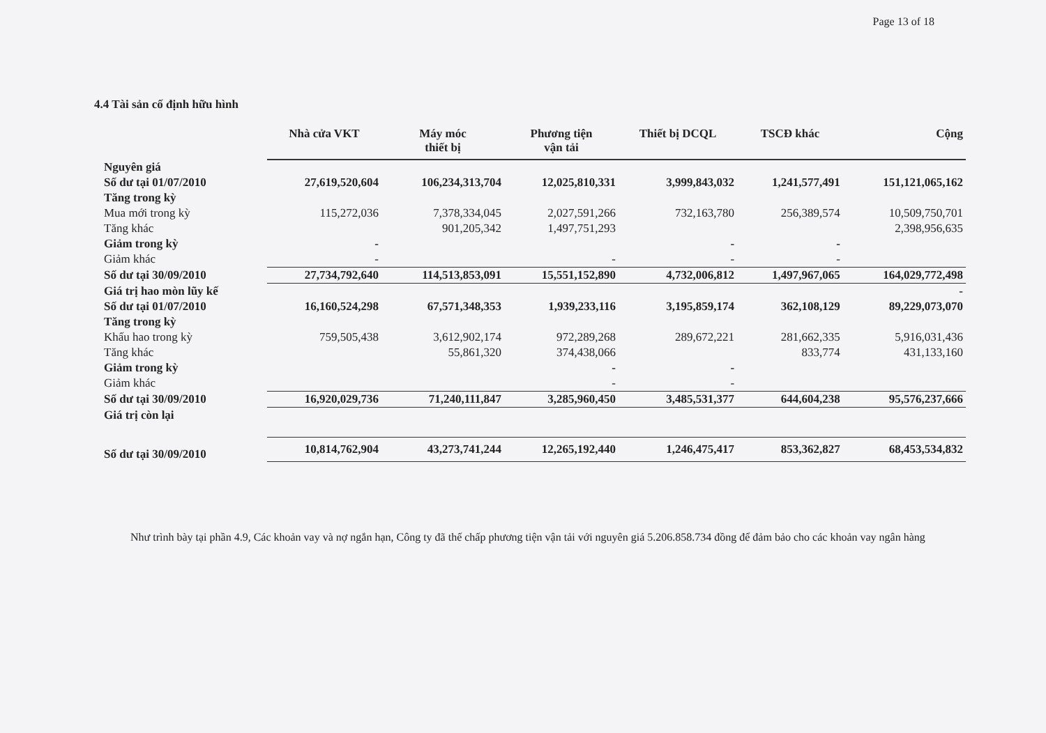Page 13 of 18
4.4 Tài sản cố định hữu hình
| | Nhà cửa VKT | Máy móc thiết bị | Phương tiện vận tải | Thiết bị DCQL | TSCĐ khác | Cộng |
| --- | --- | --- | --- | --- | --- | --- |
| Nguyên giá | | | | | | |
| Số dư tại 01/07/2010 | 27,619,520,604 | 106,234,313,704 | 12,025,810,331 | 3,999,843,032 | 1,241,577,491 | 151,121,065,162 |
| Tăng trong kỳ | | | | | | |
| Mua mới trong kỳ | 115,272,036 | 7,378,334,045 | 2,027,591,266 | 732,163,780 | 256,389,574 | 10,509,750,701 |
| Tăng khác | | 901,205,342 | 1,497,751,293 | | | 2,398,956,635 |
| Giảm trong kỳ | - | | | - | - | |
| Giảm khác | - | | - | - | - | |
| Số dư tại 30/09/2010 | 27,734,792,640 | 114,513,853,091 | 15,551,152,890 | 4,732,006,812 | 1,497,967,065 | 164,029,772,498 |
| Giá trị hao mòn lũy kế | | | | | | - |
| Số dư tại 01/07/2010 | 16,160,524,298 | 67,571,348,353 | 1,939,233,116 | 3,195,859,174 | 362,108,129 | 89,229,073,070 |
| Tăng trong kỳ | | | | | | |
| Khấu hao trong kỳ | 759,505,438 | 3,612,902,174 | 972,289,268 | 289,672,221 | 281,662,335 | 5,916,031,436 |
| Tăng khác | | 55,861,320 | 374,438,066 | | 833,774 | 431,133,160 |
| Giảm trong kỳ | | | - | - | | |
| Giảm khác | | | - | - | | |
| Số dư tại 30/09/2010 | 16,920,029,736 | 71,240,111,847 | 3,285,960,450 | 3,485,531,377 | 644,604,238 | 95,576,237,666 |
| Giá trị còn lại | | | | | | |
| Số dư tại 30/09/2010 | 10,814,762,904 | 43,273,741,244 | 12,265,192,440 | 1,246,475,417 | 853,362,827 | 68,453,534,832 |
Như trình bày tại phần 4.9, Các khoản vay và nợ ngắn hạn, Công ty đã thế chấp phương tiện vận tải với nguyên giá 5.206.858.734 đồng để đảm bảo cho các khoản vay ngân hàng